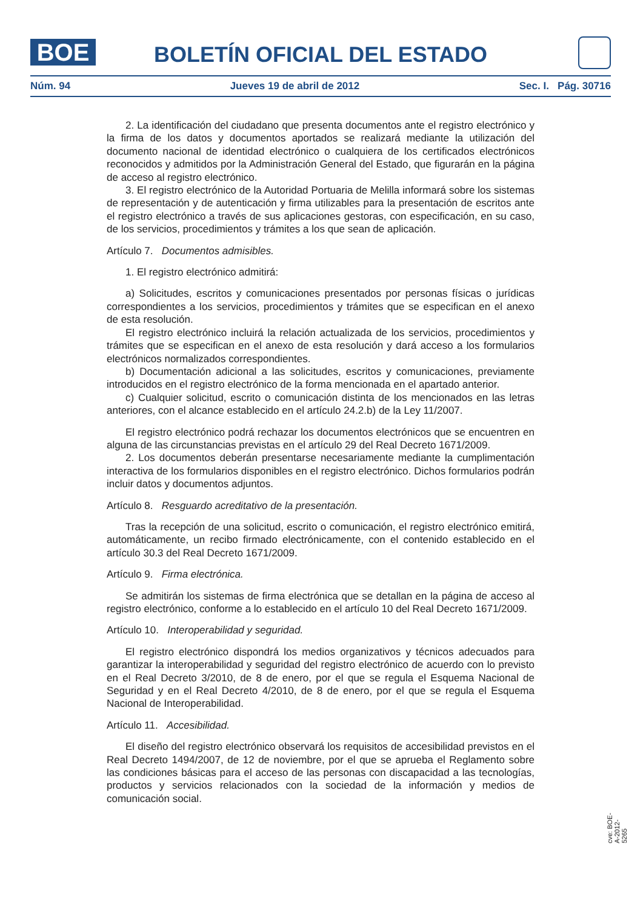BOE
BOLETÍN OFICIAL DEL ESTADO
Núm. 94 Jueves 19 de abril de 2012 Sec. I. Pág. 30716
2. La identificación del ciudadano que presenta documentos ante el registro electrónico y la firma de los datos y documentos aportados se realizará mediante la utilización del documento nacional de identidad electrónico o cualquiera de los certificados electrónicos reconocidos y admitidos por la Administración General del Estado, que figurarán en la página de acceso al registro electrónico.
3. El registro electrónico de la Autoridad Portuaria de Melilla informará sobre los sistemas de representación y de autenticación y firma utilizables para la presentación de escritos ante el registro electrónico a través de sus aplicaciones gestoras, con especificación, en su caso, de los servicios, procedimientos y trámites a los que sean de aplicación.
Artículo 7. Documentos admisibles.
1. El registro electrónico admitirá:
a) Solicitudes, escritos y comunicaciones presentados por personas físicas o jurídicas correspondientes a los servicios, procedimientos y trámites que se especifican en el anexo de esta resolución.
El registro electrónico incluirá la relación actualizada de los servicios, procedimientos y trámites que se especifican en el anexo de esta resolución y dará acceso a los formularios electrónicos normalizados correspondientes.
b) Documentación adicional a las solicitudes, escritos y comunicaciones, previamente introducidos en el registro electrónico de la forma mencionada en el apartado anterior.
c) Cualquier solicitud, escrito o comunicación distinta de los mencionados en las letras anteriores, con el alcance establecido en el artículo 24.2.b) de la Ley 11/2007.
El registro electrónico podrá rechazar los documentos electrónicos que se encuentren en alguna de las circunstancias previstas en el artículo 29 del Real Decreto 1671/2009.
2. Los documentos deberán presentarse necesariamente mediante la cumplimentación interactiva de los formularios disponibles en el registro electrónico. Dichos formularios podrán incluir datos y documentos adjuntos.
Artículo 8. Resguardo acreditativo de la presentación.
Tras la recepción de una solicitud, escrito o comunicación, el registro electrónico emitirá, automáticamente, un recibo firmado electrónicamente, con el contenido establecido en el artículo 30.3 del Real Decreto 1671/2009.
Artículo 9. Firma electrónica.
Se admitirán los sistemas de firma electrónica que se detallan en la página de acceso al registro electrónico, conforme a lo establecido en el artículo 10 del Real Decreto 1671/2009.
Artículo 10. Interoperabilidad y seguridad.
El registro electrónico dispondrá los medios organizativos y técnicos adecuados para garantizar la interoperabilidad y seguridad del registro electrónico de acuerdo con lo previsto en el Real Decreto 3/2010, de 8 de enero, por el que se regula el Esquema Nacional de Seguridad y en el Real Decreto 4/2010, de 8 de enero, por el que se regula el Esquema Nacional de Interoperabilidad.
Artículo 11. Accesibilidad.
El diseño del registro electrónico observará los requisitos de accesibilidad previstos en el Real Decreto 1494/2007, de 12 de noviembre, por el que se aprueba el Reglamento sobre las condiciones básicas para el acceso de las personas con discapacidad a las tecnologías, productos y servicios relacionados con la sociedad de la información y medios de comunicación social.
cve: BOE-A-2012-5265